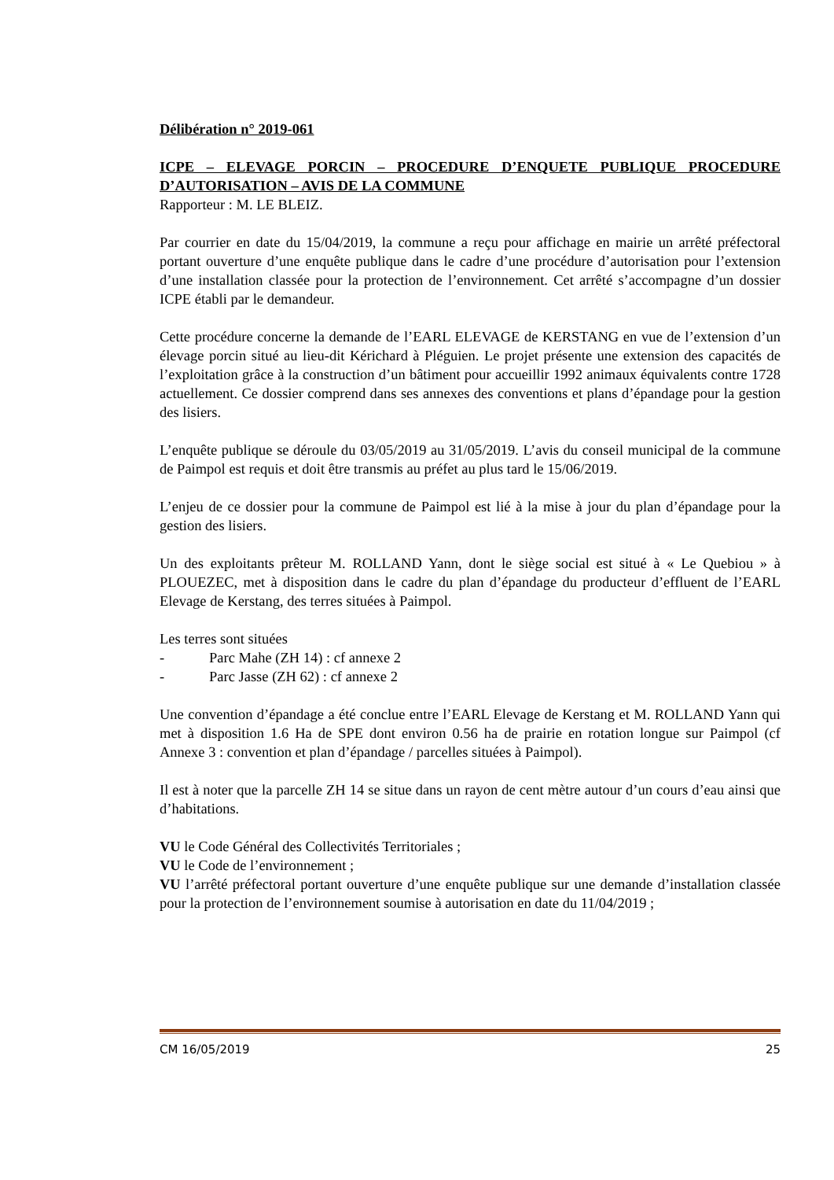Délibération n° 2019-061
ICPE – ELEVAGE PORCIN – PROCEDURE D’ENQUETE PUBLIQUE PROCEDURE D’AUTORISATION – AVIS DE LA COMMUNE
Rapporteur : M. LE BLEIZ.
Par courrier en date du 15/04/2019, la commune a reçu pour affichage en mairie un arrêté préfectoral portant ouverture d’une enquête publique dans le cadre d’une procédure d’autorisation pour l’extension d’une installation classée pour la protection de l’environnement. Cet arrêté s’accompagne d’un dossier ICPE établi par le demandeur.
Cette procédure concerne la demande de l’EARL ELEVAGE de KERSTANG en vue de l’extension d’un élevage porcin situé au lieu-dit Kérichard à Pléguien. Le projet présente une extension des capacités de l’exploitation grâce à la construction d’un bâtiment pour accueillir 1992 animaux équivalents contre 1728 actuellement. Ce dossier comprend dans ses annexes des conventions et plans d’épandage pour la gestion des lisiers.
L’enquête publique se déroule du 03/05/2019 au 31/05/2019. L’avis du conseil municipal de la commune de Paimpol est requis et doit être transmis au préfet au plus tard le 15/06/2019.
L’enjeu de ce dossier pour la commune de Paimpol est lié à la mise à jour du plan d’épandage pour la gestion des lisiers.
Un des exploitants prêteur M. ROLLAND Yann, dont le siège social est situé à « Le Quebiou » à PLOUEZEC, met à disposition dans le cadre du plan d’épandage du producteur d’effluent de l’EARL Elevage de Kerstang, des terres situées à Paimpol.
Les terres sont situées
- Parc Mahe (ZH 14) : cf annexe 2
- Parc Jasse (ZH 62) : cf annexe 2
Une convention d’épandage a été conclue entre l’EARL Elevage de Kerstang et M. ROLLAND Yann qui met à disposition 1.6 Ha de SPE dont environ 0.56 ha de prairie en rotation longue sur Paimpol (cf Annexe 3 : convention et plan d’épandage / parcelles situées à Paimpol).
Il est à noter que la parcelle ZH 14 se situe dans un rayon de cent mètre autour d’un cours d’eau ainsi que d’habitations.
VU le Code Général des Collectivités Territoriales ;
VU le Code de l’environnement ;
VU l’arrêté préfectoral portant ouverture d’une enquête publique sur une demande d’installation classée pour la protection de l’environnement soumise à autorisation en date du 11/04/2019 ;
CM 16/05/2019 25